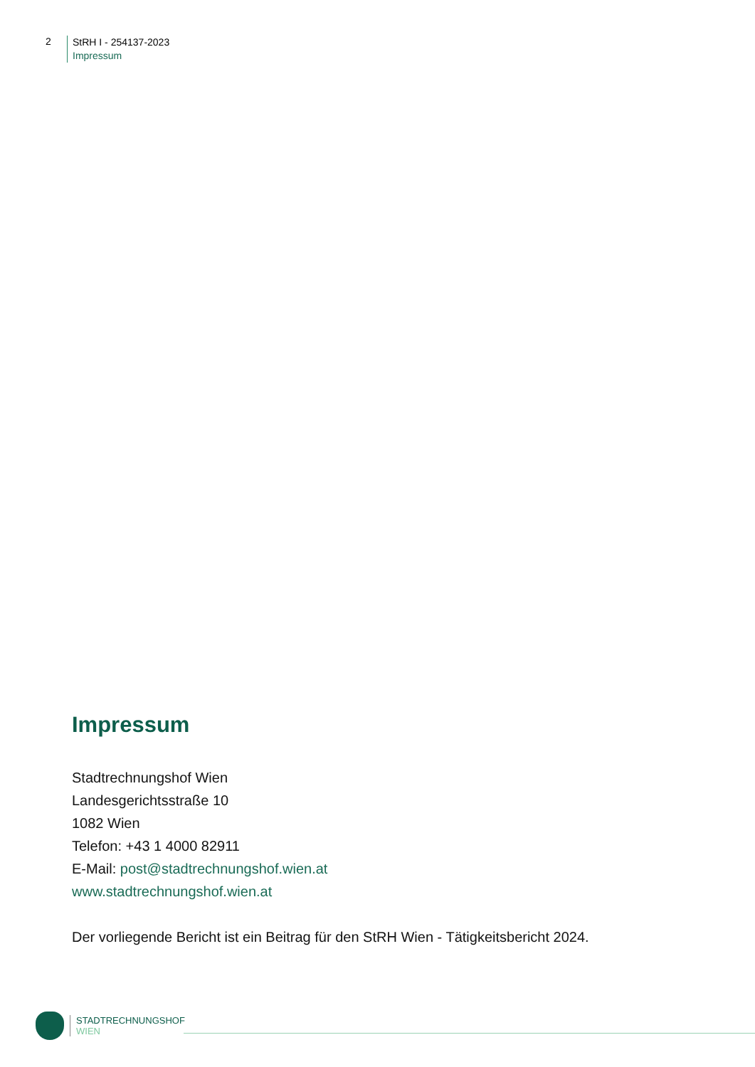2
StRH I - 254137-2023
Impressum
Impressum
Stadtrechnungshof Wien
Landesgerichtsstraße 10
1082 Wien
Telefon: +43 1 4000 82911
E-Mail: post@stadtrechnungshof.wien.at
www.stadtrechnungshof.wien.at
Der vorliegende Bericht ist ein Beitrag für den StRH Wien - Tätigkeitsbericht 2024.
STADTRECHNUNGSHOF
WIEN